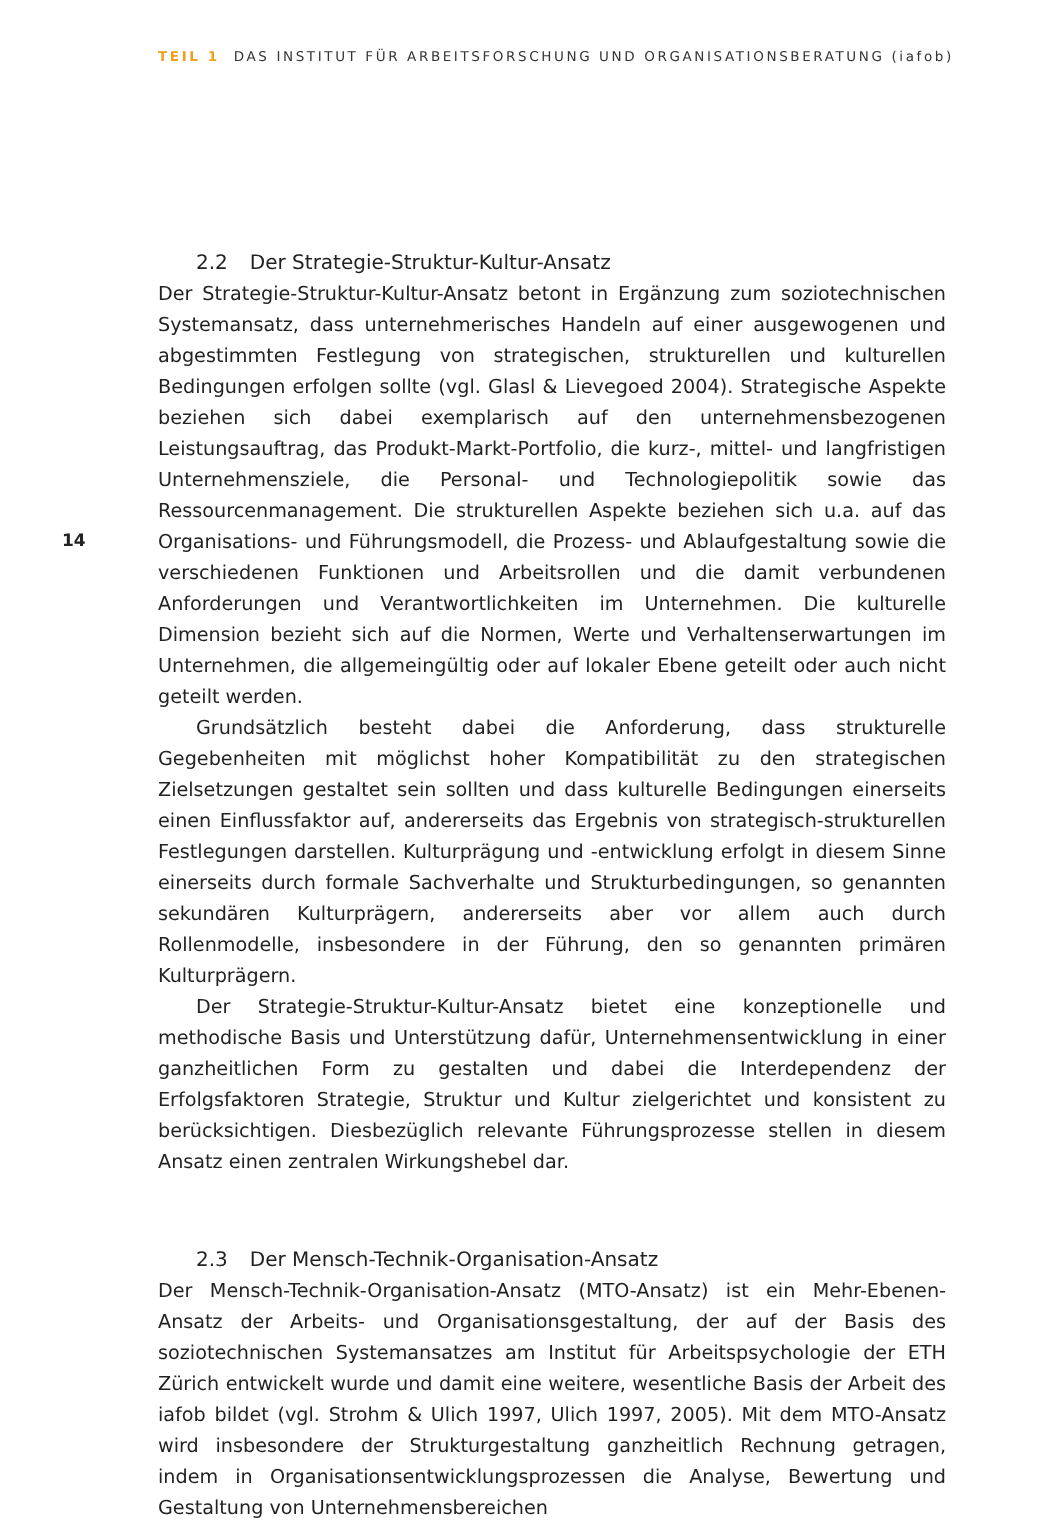TEIL 1 DAS INSTITUT FÜR ARBEITSFORSCHUNG UND ORGANISATIONSBERATUNG (iafob)
14
2.2 Der Strategie-Struktur-Kultur-Ansatz
Der Strategie-Struktur-Kultur-Ansatz betont in Ergänzung zum soziotechnischen Systemansatz, dass unternehmerisches Handeln auf einer ausgewogenen und abgestimmten Festlegung von strategischen, strukturellen und kulturellen Bedingungen erfolgen sollte (vgl. Glasl & Lievegoed 2004). Strategische Aspekte beziehen sich dabei exemplarisch auf den unternehmensbezogenen Leistungsauftrag, das Produkt-Markt-Portfolio, die kurz-, mittel- und langfristigen Unternehmensziele, die Personal- und Technologiepolitik sowie das Ressourcenmanagement. Die strukturellen Aspekte beziehen sich u.a. auf das Organisations- und Führungsmodell, die Prozess- und Ablaufgestaltung sowie die verschiedenen Funktionen und Arbeitsrollen und die damit verbundenen Anforderungen und Verantwortlichkeiten im Unternehmen. Die kulturelle Dimension bezieht sich auf die Normen, Werte und Verhaltenserwartungen im Unternehmen, die allgemeingültig oder auf lokaler Ebene geteilt oder auch nicht geteilt werden.
Grundsätzlich besteht dabei die Anforderung, dass strukturelle Gegebenheiten mit möglichst hoher Kompatibilität zu den strategischen Zielsetzungen gestaltet sein sollten und dass kulturelle Bedingungen einerseits einen Einflussfaktor auf, andererseits das Ergebnis von strategisch-strukturellen Festlegungen darstellen. Kulturprägung und -entwicklung erfolgt in diesem Sinne einerseits durch formale Sachverhalte und Strukturbedingungen, so genannten sekundären Kulturprägern, andererseits aber vor allem auch durch Rollenmodelle, insbesondere in der Führung, den so genannten primären Kulturprägern.
Der Strategie-Struktur-Kultur-Ansatz bietet eine konzeptionelle und methodische Basis und Unterstützung dafür, Unternehmensentwicklung in einer ganzheitlichen Form zu gestalten und dabei die Interdependenz der Erfolgsfaktoren Strategie, Struktur und Kultur zielgerichtet und konsistent zu berücksichtigen. Diesbezüglich relevante Führungsprozesse stellen in diesem Ansatz einen zentralen Wirkungshebel dar.
2.3 Der Mensch-Technik-Organisation-Ansatz
Der Mensch-Technik-Organisation-Ansatz (MTO-Ansatz) ist ein Mehr-Ebenen-Ansatz der Arbeits- und Organisationsgestaltung, der auf der Basis des soziotechnischen Systemansatzes am Institut für Arbeitspsychologie der ETH Zürich entwickelt wurde und damit eine weitere, wesentliche Basis der Arbeit des iafob bildet (vgl. Strohm & Ulich 1997, Ulich 1997, 2005). Mit dem MTO-Ansatz wird insbesondere der Strukturgestaltung ganzheitlich Rechnung getragen, indem in Organisationsentwicklungsprozessen die Analyse, Bewertung und Gestaltung von Unternehmensbereichen